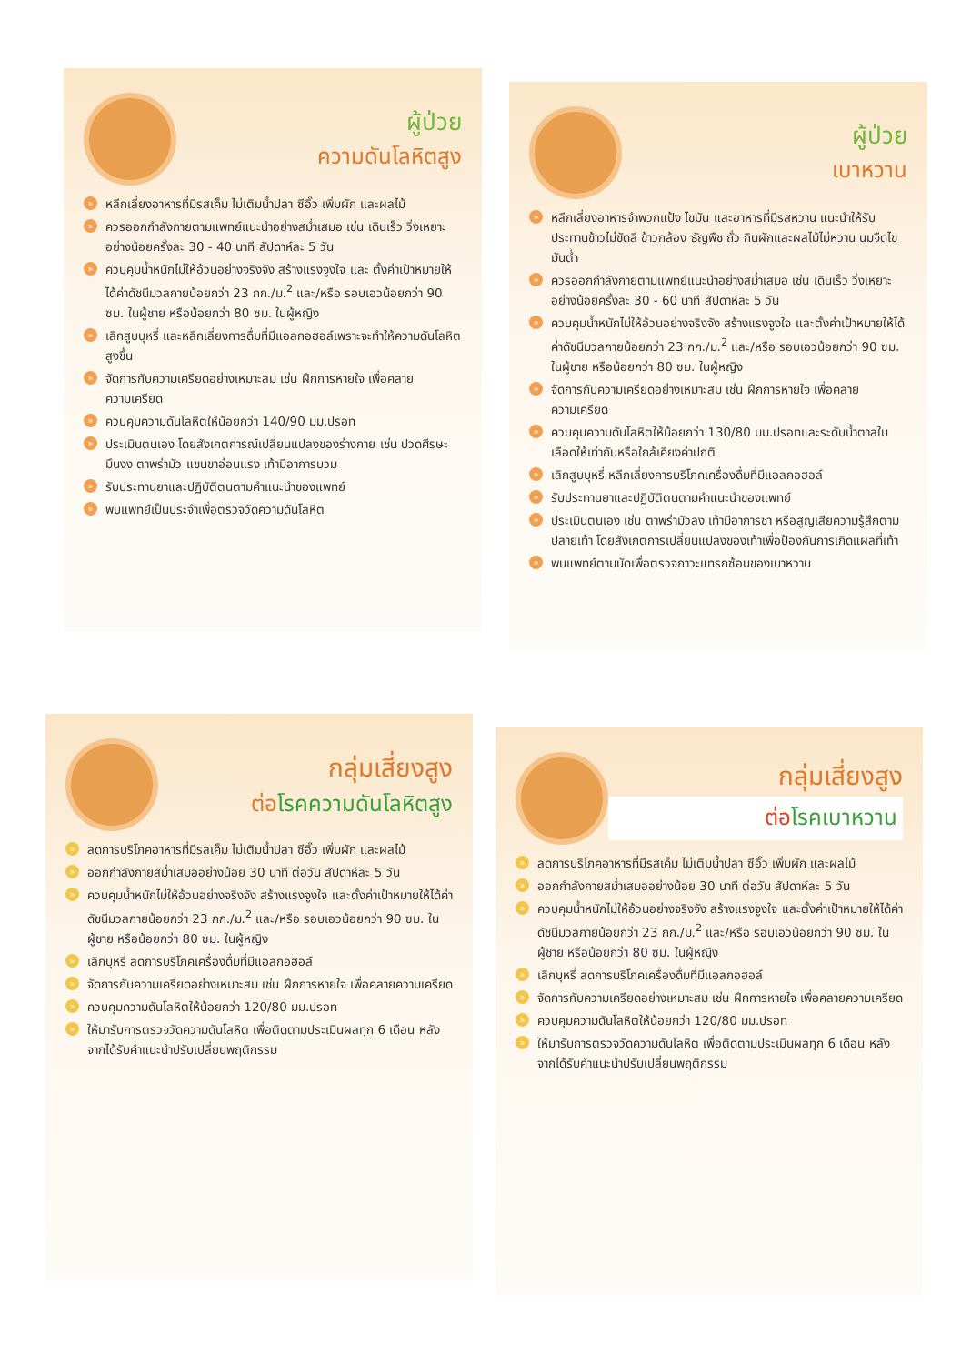ผู้ป่วย
ความดันโลหิตสูง
» หลีกเลี่ยงอาหารที่มีรสเค็ม ไม่เติมน้ำปลา ซีอิ๊ว เพิ่มผัก และผลไม้
» ควรออกกำลังกายตามแพทย์แนะนำอย่างสม่ำเสมอ เช่น เดินเร็ว วิ่งเหยาะ อย่างน้อยครั้งละ 30 - 40 นาที สัปดาห์ละ 5 วัน
» ควบคุมน้ำหนักไม่ให้อ้วนอย่างจริงจัง สร้างแรงจูงใจ และ ตั้งค่าเป้าหมายให้ได้ค่าดัชนีมวลกายน้อยกว่า 23 กก./ม.<sup>2</sup> และ/หรือ รอบเอวน้อยกว่า 90 ซม. ในผู้ชาย หรือน้อยกว่า 80 ซม. ในผู้หญิง
» เลิกสูบบุหรี่ และหลีกเลี่ยงการดื่มที่มีแอลกอฮอล์เพราะจะทำให้ความดันโลหิตสูงขึ้น
» จัดการกับความเครียดอย่างเหมาะสม เช่น ฝึกการหายใจ เพื่อคลายความเครียด
» ควบคุมความดันโลหิตให้น้อยกว่า 140/90 มม.ปรอท
» ประเมินตนเอง โดยสังเกตการณ์เปลี่ยนแปลงของร่างกาย เช่น ปวดศีรษะ มึนงง ตาพร่ามัว แขนขาอ่อนแรง เท้ามีอาการบวม
» รับประทานยาและปฏิบัติตนตามคำแนะนำของแพทย์
» พบแพทย์เป็นประจำเพื่อตรวจวัดความดันโลหิต
ผู้ป่วย
เบาหวาน
» หลีกเลี่ยงอาหารจำพวกแป้ง ไขมัน และอาหารที่มีรสหวาน แนะนำให้รับประทานข้าวไม่ขัดสี ข้าวกล้อง ธัญพืช ถั่ว กินผักและผลไม้ไม่หวาน นมจืดไขมันต่ำ
» ควรออกกำลังกายตามแพทย์แนะนำอย่างสม่ำเสมอ เช่น เดินเร็ว วิ่งเหยาะ อย่างน้อยครั้งละ 30 - 60 นาที สัปดาห์ละ 5 วัน
» ควบคุมน้ำหนักไม่ให้อ้วนอย่างจริงจัง สร้างแรงจูงใจ และตั้งค่าเป้าหมายให้ได้ค่าดัชนีมวลกายน้อยกว่า 23 กก./ม.<sup>2</sup> และ/หรือ รอบเอวน้อยกว่า 90 ซม. ในผู้ชาย หรือน้อยกว่า 80 ซม. ในผู้หญิง
» จัดการกับความเครียดอย่างเหมาะสม เช่น ฝึกการหายใจ เพื่อคลายความเครียด
» ควบคุมความดันโลหิตให้น้อยกว่า 130/80 มม.ปรอทและระดับน้ำตาลในเลือดให้เท่ากับหรือใกล้เคียงค่าปกติ
» เลิกสูบบุหรี่ หลีกเลี่ยงการบริโภคเครื่องดื่มที่มีแอลกอฮอล์
» รับประทานยาและปฏิบัติตนตามคำแนะนำของแพทย์
» ประเมินตนเอง เช่น ตาพร่ามัวลง เท้ามีอาการชา หรือสูญเสียความรู้สึกตามปลายเท้า โดยสังเกตการเปลี่ยนแปลงของเท้าเพื่อป้องกันการเกิดแผลที่เท้า
» พบแพทย์ตามนัดเพื่อตรวจภาวะแทรกซ้อนของเบาหวาน
กลุ่มเสี่ยงสูง
ต่อ โรคความดันโลหิตสูง
» ลดการบริโภคอาหารที่มีรสเค็ม ไม่เติมน้ำปลา ซีอิ๊ว เพิ่มผัก และผลไม้
» ออกกำลังกายสม่ำเสมออย่างน้อย 30 นาที ต่อวัน สัปดาห์ละ 5 วัน
» ควบคุมน้ำหนักไม่ให้อ้วนอย่างจริงจัง สร้างแรงจูงใจ และตั้งค่าเป้าหมายให้ได้ค่าดัชนีมวลกายน้อยกว่า 23 กก./ม.<sup>2</sup> และ/หรือ รอบเอวน้อยกว่า 90 ซม. ในผู้ชาย หรือน้อยกว่า 80 ซม. ในผู้หญิง
» เลิกบุหรี่ ลดการบริโภคเครื่องดื่มที่มีแอลกอฮอล์
» จัดการกับความเครียดอย่างเหมาะสม เช่น ฝึกการหายใจ เพื่อคลายความเครียด
» ควบคุมความดันโลหิตให้น้อยกว่า 120/80 มม.ปรอท
» ให้มารับการตรวจวัดความดันโลหิต เพื่อติดตามประเมินผลทุก 6 เดือน หลังจากได้รับคำแนะนำปรับเปลี่ยนพฤติกรรม
กลุ่มเสี่ยงสูง
ต่อ โรคเบาหวาน
» ลดการบริโภคอาหารที่มีรสเค็ม ไม่เติมน้ำปลา ซีอิ๊ว เพิ่มผัก และผลไม้
» ออกกำลังกายสม่ำเสมออย่างน้อย 30 นาที ต่อวัน สัปดาห์ละ 5 วัน
» ควบคุมน้ำหนักไม่ให้อ้วนอย่างจริงจัง สร้างแรงจูงใจ และตั้งค่าเป้าหมายให้ได้ค่าดัชนีมวลกายน้อยกว่า 23 กก./ม.<sup>2</sup> และ/หรือ รอบเอวน้อยกว่า 90 ซม. ในผู้ชาย หรือน้อยกว่า 80 ซม. ในผู้หญิง
» เลิกบุหรี่ ลดการบริโภคเครื่องดื่มที่มีแอลกอฮอล์
» จัดการกับความเครียดอย่างเหมาะสม เช่น ฝึกการหายใจ เพื่อคลายความเครียด
» ควบคุมความดันโลหิตให้น้อยกว่า 120/80 มม.ปรอท
» ให้มารับการตรวจวัดความดันโลหิต เพื่อติดตามประเมินผลทุก 6 เดือน หลังจากได้รับคำแนะนำปรับเปลี่ยนพฤติกรรม